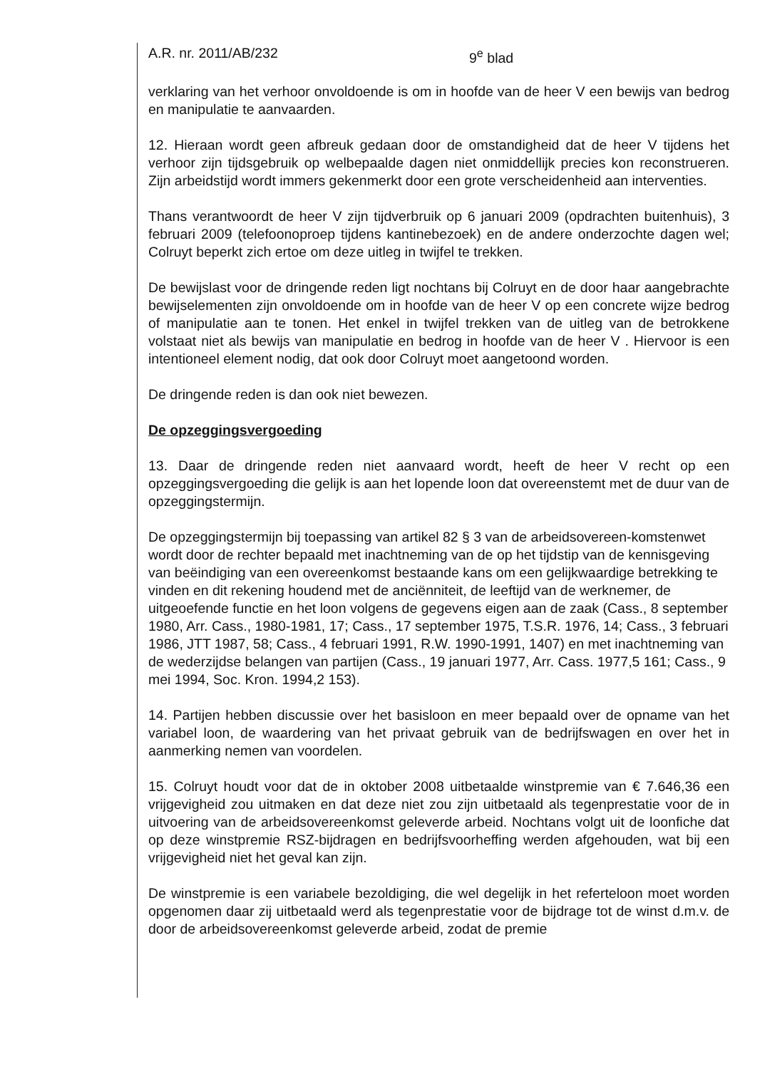A.R. nr. 2011/AB/232 9<sup>e</sup> blad
verklaring van het verhoor onvoldoende is om in hoofde van de heer V een bewijs van bedrog en manipulatie te aanvaarden.
12. Hieraan wordt geen afbreuk gedaan door de omstandigheid dat de heer V tijdens het verhoor zijn tijdsgebruik op welbepaalde dagen niet onmiddellijk precies kon reconstrueren. Zijn arbeidstijd wordt immers gekenmerkt door een grote verscheidenheid aan interventies.
Thans verantwoordt de heer V zijn tijdverbruik op 6 januari 2009 (opdrachten buitenhuis), 3 februari 2009 (telefoonoproep tijdens kantinebezoek) en de andere onderzochte dagen wel; Colruyt beperkt zich ertoe om deze uitleg in twijfel te trekken.
De bewijslast voor de dringende reden ligt nochtans bij Colruyt en de door haar aangebrachte bewijselementen zijn onvoldoende om in hoofde van de heer V op een concrete wijze bedrog of manipulatie aan te tonen. Het enkel in twijfel trekken van de uitleg van de betrokkene volstaat niet als bewijs van manipulatie en bedrog in hoofde van de heer V . Hiervoor is een intentioneel element nodig, dat ook door Colruyt moet aangetoond worden.
De dringende reden is dan ook niet bewezen.
De opzeggingsvergoeding
13. Daar de dringende reden niet aanvaard wordt, heeft de heer V recht op een opzeggingsvergoeding die gelijk is aan het lopende loon dat overeenstemt met de duur van de opzeggingstermijn.
De opzeggingstermijn bij toepassing van artikel 82 § 3 van de arbeidsovereen-komstenwet wordt door de rechter bepaald met inachtneming van de op het tijdstip van de kennisgeving van beëindiging van een overeenkomst bestaande kans om een gelijkwaardige betrekking te vinden en dit rekening houdend met de anciënniteit, de leeftijd van de werknemer, de uitgeoefende functie en het loon volgens de gegevens eigen aan de zaak (Cass., 8 september 1980, Arr. Cass., 1980-1981, 17; Cass., 17 september 1975, T.S.R. 1976, 14; Cass., 3 februari 1986, JTT 1987, 58; Cass., 4 februari 1991, R.W. 1990-1991, 1407) en met inachtneming van de wederzijdse belangen van partijen (Cass., 19 januari 1977, Arr. Cass. 1977,5 161; Cass., 9 mei 1994, Soc. Kron. 1994,2 153).
14. Partijen hebben discussie over het basisloon en meer bepaald over de opname van het variabel loon, de waardering van het privaat gebruik van de bedrijfswagen en over het in aanmerking nemen van voordelen.
15. Colruyt houdt voor dat de in oktober 2008 uitbetaalde winstpremie van € 7.646,36 een vrijgevigheid zou uitmaken en dat deze niet zou zijn uitbetaald als tegenprestatie voor de in uitvoering van de arbeidsovereenkomst geleverde arbeid. Nochtans volgt uit de loonfiche dat op deze winstpremie RSZ-bijdragen en bedrijfsvoorheffing werden afgehouden, wat bij een vrijgevigheid niet het geval kan zijn.
De winstpremie is een variabele bezoldiging, die wel degelijk in het referteloon moet worden opgenomen daar zij uitbetaald werd als tegenprestatie voor de bijdrage tot de winst d.m.v. de door de arbeidsovereenkomst geleverde arbeid, zodat de premie